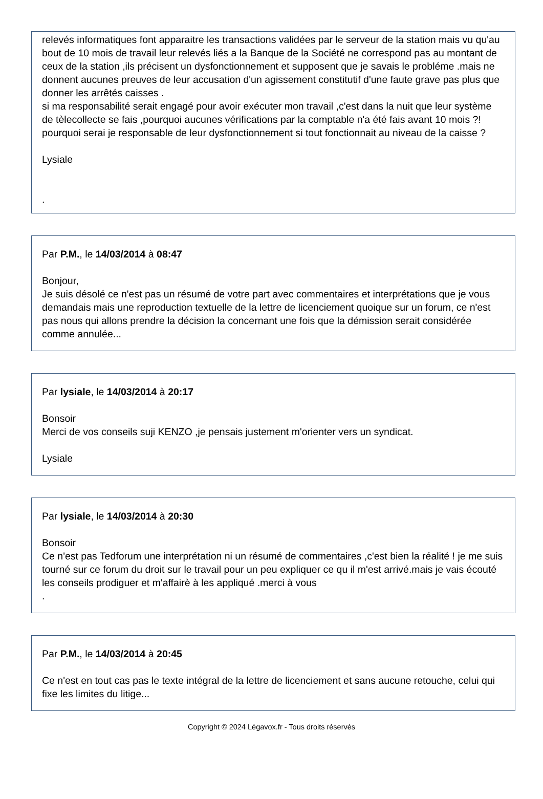relevés informatiques font apparaitre les transactions validées par le serveur de la station mais vu qu'au bout de 10 mois de travail leur relevés liés a la Banque de la Société ne correspond pas au montant de ceux de la station ,ils précisent un dysfonctionnement et supposent que je savais le probléme .mais ne donnent aucunes preuves de leur accusation d'un agissement constitutif d'une faute grave pas plus que donner les arrêtés caisses .
si ma responsabilité serait engagé pour avoir exécuter mon travail ,c'est dans la nuit que leur système de tèlecollecte se fais ,pourquoi aucunes vérifications par la comptable n'a été fais avant 10 mois ?!
pourquoi serai je responsable de leur dysfonctionnement si tout fonctionnait au niveau de la caisse ?
Lysiale
.
Par P.M., le 14/03/2014 à 08:47
Bonjour,
Je suis désolé ce n'est pas un résumé de votre part avec commentaires et interprétations que je vous demandais mais une reproduction textuelle de la lettre de licenciement quoique sur un forum, ce n'est pas nous qui allons prendre la décision la concernant une fois que la démission serait considérée comme annulée...
Par lysiale, le 14/03/2014 à 20:17
Bonsoir
Merci de vos conseils suji KENZO ,je pensais justement m'orienter vers un syndicat.
Lysiale
Par lysiale, le 14/03/2014 à 20:30
Bonsoir
Ce n'est pas Tedforum une interprétation ni un résumé de commentaires ,c'est bien la réalité ! je me suis tourné sur ce forum du droit sur le travail pour un peu expliquer ce qu il m'est arrivé.mais je vais écouté les conseils prodiguer et m'affairè à les appliqué .merci à vous
.
Par P.M., le 14/03/2014 à 20:45
Ce n'est en tout cas pas le texte intégral de la lettre de licenciement et sans aucune retouche, celui qui fixe les limites du litige...
Copyright © 2024 Légavox.fr - Tous droits réservés